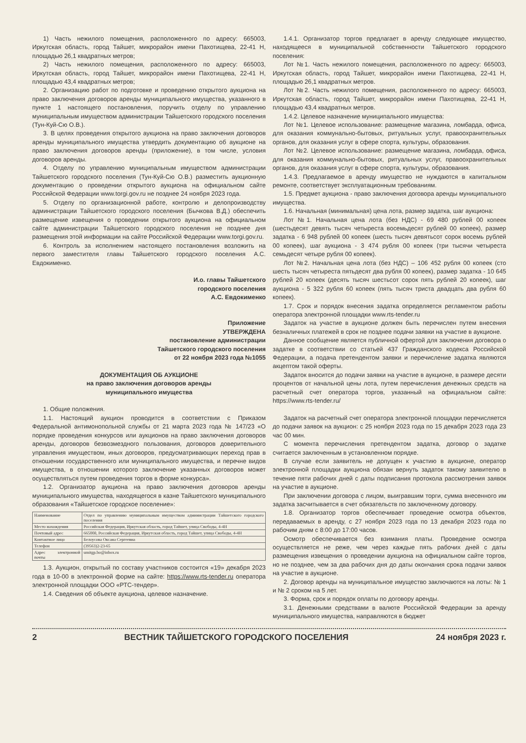1) Часть нежилого помещения, расположенного по адресу: 665003, Иркутская область, город Тайшет, микрорайон имени Пахотищева, 22-41 Н, площадью 26,1 квадратных метров;
2) Часть нежилого помещения, расположенного по адресу: 665003, Иркутская область, город Тайшет, микрорайон имени Пахотищева, 22-41 Н, площадью 43,4 квадратных метров;
2. Организацию работ по подготовке и проведению открытого аукциона на право заключения договоров аренды муниципального имущества, указанного в пункте 1 настоящего постановления, поручить отделу по управлению муниципальным имуществом администрации Тайшетского городского поселения (Тун-Куй-Сю О.В.).
3. В целях проведения открытого аукциона на право заключения договоров аренды муниципального имущества утвердить документацию об аукционе на право заключения договоров аренды (приложение), в том числе, условия договоров аренды.
4. Отделу по управлению муниципальным имуществом администрации Тайшетского городского поселения (Тун-Куй-Сю О.В.) разместить аукционную документацию о проведении открытого аукциона на официальном сайте Российской Федерации www.torgi.gov.ru не позднее 24 ноября 2023 года.
5. Отделу по организационной работе, контролю и делопроизводству администрации Тайшетского городского поселения (Бычкова В.Д.) обеспечить размещение извещения о проведении открытого аукциона на официальном сайте администрации Тайшетского городского поселения не позднее дня размещения этой информации на сайте Российской Федерации www.torgi.gov.ru.
6. Контроль за исполнением настоящего постановления возложить на первого заместителя главы Тайшетского городского поселения А.С. Евдокименко.
И.о. главы Тайшетского
городского поселения
А.С. Евдокименко
Приложение
УТВЕРЖДЕНА
постановление администрации
Тайшетского городского поселения
от 22 ноября 2023 года №1055
ДОКУМЕНТАЦИЯ ОБ АУКЦИОНЕ
на право заключения договоров аренды
муниципального имущества
1. Общие положения.
1.1. Настоящий аукцион проводится в соответствии с Приказом Федеральной антимонопольной службы от 21 марта 2023 года № 147/23 «О порядке проведения конкурсов или аукционов на право заключения договоров аренды, договоров безвозмездного пользования, договоров доверительного управления имуществом, иных договоров, предусматривающих переход прав в отношении государственного или муниципального имущества, и перечне видов имущества, в отношении которого заключение указанных договоров может осуществляться путем проведения торгов в форме конкурса».
1.2. Организатор аукциона на право заключения договоров аренды муниципального имущества, находящегося в казне Тайшетского муниципального образования «Тайшетское городское поселение»:
| Наименование | Отдел по управлению муниципальным имуществом администрации Тайшетского городского поселения |
| Место нахождения | Российская Федерация, Иркутская область, город Тайшет, улица Свободы, 4-4Н |
| Почтовый адрес | 665008, Российская Федерация, Иркутская область, город Тайшет, улица Свободы, 4-4Н |
| Контактное лицо | Белоусова Оксана Сергеевна |
| Телефон | (39563)2-23-65 |
| Адрес электронной почты | umitgp.bo@inbox.ru |
1.3. Аукцион, открытый по составу участников состоится «19» декабря 2023 года в 10-00 в электронной форме на сайте: https://www.rts-tender.ru оператора электронной площадки ООО «РТС-тендер».
1.4. Сведения об объекте аукциона, целевое назначение.
1.4.1. Организатор торгов предлагает в аренду следующее имущество, находящееся в муниципальной собственности Тайшетского городского поселения:
Лот №1. Часть нежилого помещения, расположенного по адресу: 665003, Иркутская область, город Тайшет, микрорайон имени Пахотищева, 22-41 Н, площадью 26,1 квадратных метров.
Лот №2. Часть нежилого помещения, расположенного по адресу: 665003, Иркутская область, город Тайшет, микрорайон имени Пахотищева, 22-41 Н, площадью 43,4 квадратных метров.
1.4.2. Целевое назначение муниципального имущества:
Лот №1. Целевое использование: размещение магазина, ломбарда, офиса, для оказания коммунально-бытовых, ритуальных услуг, правоохранительных органов, для оказания услуг в сфере спорта, культуры, образования.
Лот №2. Целевое использование: размещение магазина, ломбарда, офиса, для оказания коммунально-бытовых, ритуальных услуг, правоохранительных органов, для оказания услуг в сфере спорта, культуры, образования.
1.4.3. Предлагаемое в аренду имущество не нуждаются в капитальном ремонте, соответствует эксплуатационным требованиям.
1.5. Предмет аукциона - право заключения договора аренды муниципального имущества.
1.6. Начальная (минимальная) цена лота, размер задатка, шаг аукциона:
Лот №1. Начальная цена лота (без НДС) - 69 480 рублей 00 копеек (шестьдесят девять тысяч четыреста восемьдесят рублей 00 копеек), размер задатка - 6 948 рублей 00 копеек (шесть тысяч девятьсот сорок восемь рублей 00 копеек), шаг аукциона - 3 474 рубля 00 копеек (три тысячи четыреста семьдесят четыре рубля 00 копеек).
Лот №2. Начальная цена лота (без НДС) – 106 452 рубля 00 копеек (сто шесть тысяч четыреста пятьдесят два рубля 00 копеек), размер задатка - 10 645 рублей 20 копеек (десять тысяч шестьсот сорок пять рублей 20 копеек), шаг аукциона - 5 322 рубля 60 копеек (пять тысяч триста двадцать два рубля 60 копеек).
1.7. Срок и порядок внесения задатка определяется регламентом работы оператора электронной площадки www.rts-tender.ru
Задаток на участие в аукционе должен быть перечислен путем внесения безналичных платежей в срок не позднее подачи заявки на участие в аукционе.
Данное сообщение является публичной офертой для заключения договора о задатке в соответствии со статьей 437 Гражданского кодекса Российской Федерации, а подача претендентом заявки и перечисление задатка являются акцептом такой оферты.
Задаток вносится до подачи заявки на участие в аукционе, в размере десяти процентов от начальной цены лота, путем перечисления денежных средств на расчетный счет оператора торгов, указанный на официальном сайте: https://www.rts-tender.ru/
Задаток на расчетный счет оператора электронной площадки перечисляется до подачи заявок на аукцион: с 25 ноября 2023 года по 15 декабря 2023 года 23 час 00 мин.
С момента перечисления претендентом задатка, договор о задатке считается заключенным в установленном порядке.
В случае если заявитель не допущен к участию в аукционе, оператор электронной площадки аукциона обязан вернуть задаток такому заявителю в течение пяти рабочих дней с даты подписания протокола рассмотрения заявок на участие в аукционе.
При заключении договора с лицом, выигравшим торги, сумма внесенного им задатка засчитывается в счет обязательств по заключенному договору.
1.8. Организатор торгов обеспечивает проведение осмотра объектов, передаваемых в аренду, с 27 ноября 2023 года по 13 декабря 2023 года по рабочим дням с 8:00 до 17:00 часов.
Осмотр обеспечивается без взимания платы. Проведение осмотра осуществляется не реже, чем через каждые пять рабочих дней с даты размещения извещения о проведении аукциона на официальном сайте торгов, но не позднее, чем за два рабочих дня до даты окончания срока подачи заявок на участие в аукционе.
2. Договор аренды на муниципальное имущество заключаются на лоты: № 1 и № 2 сроком на 5 лет.
3. Форма, срок и порядок оплаты по договору аренды.
3.1. Денежными средствами в валюте Российской Федерации за аренду муниципального имущества, направляются в бюджет
2 ВЕСТНИК ТАЙШЕТСКОГО ГОРОДСКОГО ПОСЕЛЕНИЯ 24 ноября 2023 г.